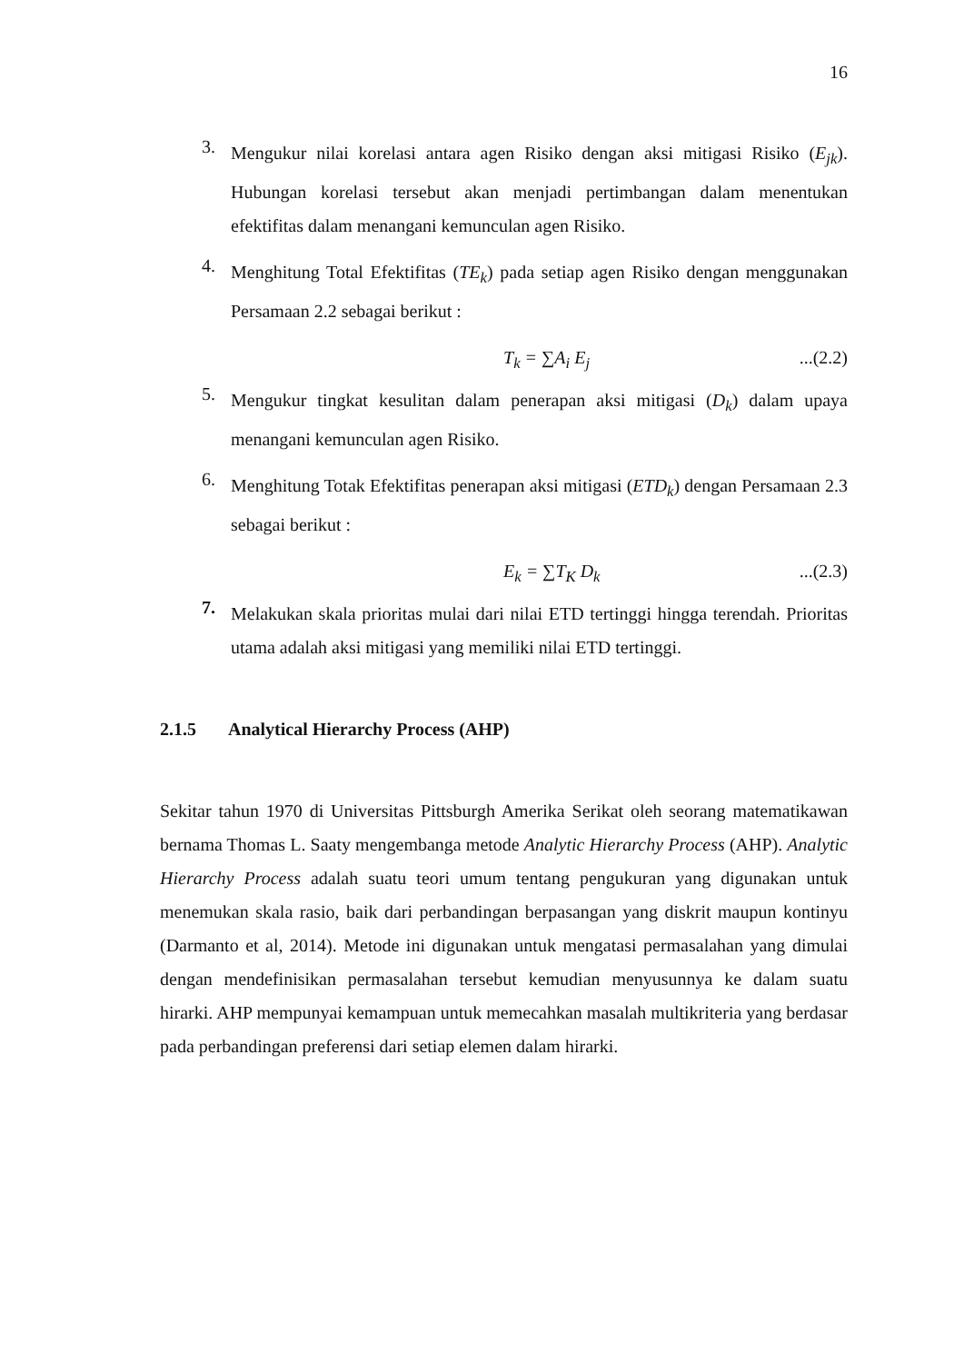16
3.
Mengukur nilai korelasi antara agen Risiko dengan aksi mitigasi Risiko (E<sub>jk</sub>). Hubungan korelasi tersebut akan menjadi pertimbangan dalam menentukan efektifitas dalam menangani kemunculan agen Risiko.
4.
Menghitung Total Efektifitas (TE<sub>k</sub>) pada setiap agen Risiko dengan menggunakan Persamaan 2.2 sebagai berikut :
T<sub>k</sub> = ∑A<sub>i</sub> E<sub>j</sub> ...(2.2)
5.
Mengukur tingkat kesulitan dalam penerapan aksi mitigasi (D<sub>k</sub>) dalam upaya menangani kemunculan agen Risiko.
6.
Menghitung Totak Efektifitas penerapan aksi mitigasi (ETD<sub>k</sub>) dengan Persamaan 2.3 sebagai berikut :
E<sub>k</sub> = ∑T<sub>K</sub> D<sub>k</sub> ...(2.3)
7.
Melakukan skala prioritas mulai dari nilai ETD tertinggi hingga terendah. Prioritas utama adalah aksi mitigasi yang memiliki nilai ETD tertinggi.
2.1.5 Analytical Hierarchy Process (AHP)
Sekitar tahun 1970 di Universitas Pittsburgh Amerika Serikat oleh seorang matematikawan bernama Thomas L. Saaty mengembanga metode Analytic Hierarchy Process (AHP). Analytic Hierarchy Process adalah suatu teori umum tentang pengukuran yang digunakan untuk menemukan skala rasio, baik dari perbandingan berpasangan yang diskrit maupun kontinyu (Darmanto et al, 2014). Metode ini digunakan untuk mengatasi permasalahan yang dimulai dengan mendefinisikan permasalahan tersebut kemudian menyusunnya ke dalam suatu hirarki. AHP mempunyai kemampuan untuk memecahkan masalah multikriteria yang berdasar pada perbandingan preferensi dari setiap elemen dalam hirarki.